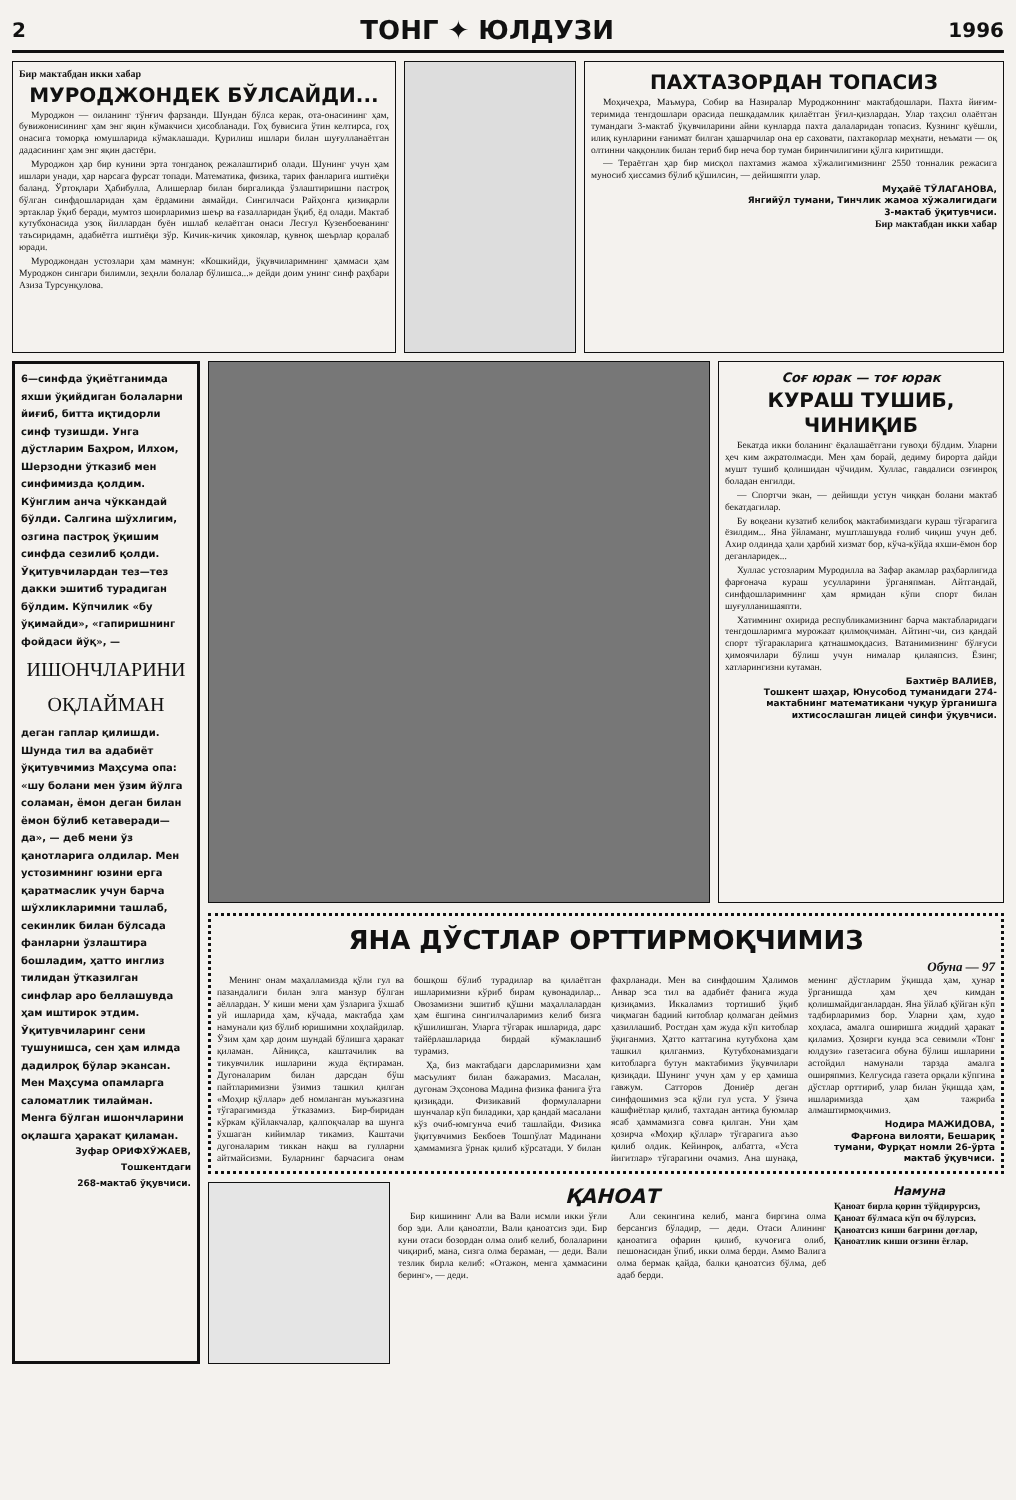2 ТОНГ ✦ ЮЛДУЗИ 1996
Бир мактабдан икки хабар
МУРОДЖОНДЕК БЎЛСАЙДИ...
Муроджон — оиланинг тўнғич фарзанди. Шундан бўлса керак, ота-онасининг ҳам, бувижонисининг ҳам энг яқин кўмакчиси ҳисобланади. Гоҳ бувисига ўтин келтирса, гоҳ онасига томорқа юмушларида кўмаклашади. Қурилиш ишлари билан шуғулланаётган дадасининг ҳам энг яқин дастёри.
Муроджон ҳар бир кунини эрта тонгданоқ режалаштириб олади. Шунинг учун ҳам ишлари унади, ҳар нарсага фурсат топади. Математика, физика, тарих фанларига иштиёқи баланд. Ўртоқлари Ҳабибулла, Алишерлар билан биргаликда ўзлаштиришни пастроқ бўлган синфдошларидан ҳам ёрдамини аямайди. Сингилчаси Райҳонга қизиқарли эртаклар ўқиб беради, мумтоз шоирларимиз шеър ва ғазалларидан ўқиб, ёд олади. Мактаб кутубхонасида узоқ йиллардан буён ишлаб келаётган онаси Лесгул Кузенбоеванинг таъсиридамн, адабиётга иштиёқи зўр. Кичик-кичик ҳикоялар, қувноқ шеърлар қоралаб юради.
Муроджондан устозлари ҳам мамнун: «Кошкийди, ўқувчиларимнинг ҳаммаси ҳам Муроджон сингари билимли, зеҳнли болалар бўлишса...» дейди доим унинг синф раҳбари Азиза Турсунқулова.
ПАХТАЗОРДАН ТОПАСИЗ
Моҳичеҳра, Маъмура, Собир ва Назиралар Муроджоннинг мактабдошлари. Пахта йиғим-теримида тенгдошлари орасида пешқадамлик қилаётган ўғил-қизлардан. Улар таҳсил олаётган тумандаги 3-мактаб ўқувчиларини айни кунларда пахта далаларидан топасиз. Кузнинг қуёшли, илиқ кунларини ғанимат билган ҳашарчилар она ер саховати, пахтакорлар меҳнати, неъмати — оқ олтинни чаққонлик билан териб бир неча бор туман биринчилигини қўлга киритишди.
— Тераётган ҳар бир мисқол пахтамиз жамоа хўжалигимизнинг 2550 тонналик режасига муносиб ҳиссамиз бўлиб қўшилсин, — дейишяпти улар.
Муҳайё ТЎЛАГАНОВА,
Янгийўл тумани, Тинчлик жамоа хўжалигидаги
3-мактаб ўқитувчиси.
Бир мактабдан икки хабар
6—синфда ўқиётганимда яхши ўқийдиган болаларни йиғиб, битта иқтидорли синф тузишди. Унга дўстларим Баҳром, Илхом, Шерзодни ўтказиб мен синфимизда қолдим. Кўнглим анча чўккандай бўлди. Салгина шўхлигим, озгина пастроқ ўқишим синфда сезилиб қолди. Ўқитувчилардан тез—тез дакки эшитиб турадиган бўлдим. Кўпчилик «бу ўқимайди», «гапиришнинг фойдаси йўқ», —
ИШОНЧЛАРИНИ ОҚЛАЙМАН
деган гаплар қилишди. Шунда тил ва адабиёт ўқитувчимиз Маҳсума опа: «шу болани мен ўзим йўлга соламан, ёмон деган билан ёмон бўлиб кетаверади—да», — деб мени ўз қанотларига олдилар. Мен устозимнинг юзини ерга қаратмаслик учун барча шўхликларимни ташлаб, секинлик билан бўлсада фанларни ўзлаштира бошладим, ҳатто инглиз тилидан ўтказилган синфлар аро беллашувда ҳам иштирок этдим.
Ўқитувчиларинг сени тушунишса, сен ҳам илмда дадилроқ бўлар экансан. Мен Маҳсума опамларга саломатлик тилайман. Менга бўлган ишончларини оқлашга ҳаракат қиламан.
Зуфар ОРИФХЎЖАЕВ,
Тошкентдаги
268-мактаб ўқувчиси.
Соғ юрак — тоғ юрак
КУРАШ ТУШИБ, ЧИНИҚИБ
Бекатда икки боланинг ёқалашаётгани гувоҳи бўлдим. Уларни ҳеч ким ажратолмасди. Мен ҳам борай, дедиму бирорта дайди мушт тушиб қолишидан чўчидим. Хуллас, гавдалиси озғинроқ боладан енгилди.
— Спортчи экан, — дейишди устун чиққан болани мактаб бекатдагилар.
Бу воқеани кузатиб келибоқ мактабимиздаги кураш тўгарагига ёзилдим... Яна ўйламанг, муштлашувда ғолиб чиқиш учун деб. Ахир олдинда ҳали ҳарбий хизмат бор, кўча-кўйда яхши-ёмон бор деганларидек...
Хуллас устозларим Муродилла ва Зафар акамлар раҳбарлигида фарғонача кураш усулларини ўрганяпман. Айтгандай, синфдошларимнинг ҳам ярмидан кўпи спорт билан шуғулланишаяпти.
Хатимнинг охирида республикамизнинг барча мактабларидаги тенгдошларимга мурожаат қилмоқчиман. Айтинг-чи, сиз қандай спорт тўгаракларига қатнашмоқдасиз. Ватанимизнинг бўлғуси ҳимоячилари бўлиш учун нималар қилаяпсиз. Ёзинг, хатларингизни кутаман.
Бахтиёр ВАЛИЕВ,
Тошкент шаҳар, Юнусобод туманидаги 274-мактабнинг математикани чуқур ўрганишга ихтисослашган лицей синфи ўқувчиси.
ЯНА ДЎСТЛАР ОРТТИРМОҚЧИМИЗ
Обуна — 97
Менинг онам маҳалламизда қўли гул ва пазандалиги билан элга манзур бўлган аёллардан. У киши мени ҳам ўзларига ўхшаб уй ишларида ҳам, кўчада, мактабда ҳам намунали қиз бўлиб юришимни хоҳлайдилар. Ўзим ҳам ҳар доим шундай бўлишга ҳаракат қиламан. Айниқса, каштачилик ва тикувчилик ишларини жуда ёқтираман. Дугоналарим билан дарсдан бўш пайтларимизни ўзимиз ташкил қилган «Моҳир қўллар» деб номланган муъжазгина тўгарагимизда ўтказамиз. Бир-биридан кўркам қўйлакчалар, қалпоқчалар ва шунга ўхшаган кийимлар тикамиз. Каштачи дугоналарим тиккан нақш ва гулларни айтмайсизми. Буларнинг барчасига онам бошқош бўлиб турадилар ва қилаётган ишларимизни кўриб бирам қувонадилар... Овозамизни эшитиб қўшни маҳаллалардан ҳам ёшгина сингилчаларимиз келиб бизга қўшилишган. Уларга тўгарак ишларида, дарс тайёрлашларида бирдай кўмаклашиб турамиз.
Ҳа, биз мактабдаги дарсларимизни ҳам масъулият билан бажарамиз. Масалан, дугонам Эҳсонова Мадина физика фанига ўта қизиқади. Физикавий формулаларни шунчалар кўп биладики, ҳар қандай масалани кўз очиб-юмгунча ечиб ташлайди. Физика ўқитувчимиз Бекбоев Тошпўлат Мадинани ҳаммамизга ўрнак қилиб кўрсатади. У билан фахрланади. Мен ва синфдошим Ҳалимов Анвар эса тил ва адабиёт фанига жуда қизиқамиз. Иккаламиз тортишиб ўқиб чиқмаган бадиий китоблар қолмаган деймиз ҳазиллашиб. Ростдан ҳам жуда кўп китоблар ўқиганмиз. Ҳатто каттагина кутубхона ҳам ташкил қилганмиз. Кутубхонамиздаги китобларга бутун мактабимиз ўқувчилари қизиқади. Шунинг учун ҳам у ер ҳамиша гавжум. Сатторов Дониёр деган синфдошимиз эса қўли гул уста. У ўзича кашфиётлар қилиб, тахтадан антиқа буюмлар ясаб ҳаммамизга совға қилган. Уни ҳам ҳозирча «Моҳир қўллар» тўгарагига аъзо қилиб олдик. Кейинроқ, албатта, «Уста йигитлар» тўгарагини очамиз. Ана шунақа, менинг дўстларим ўқишда ҳам, ҳунар ўрганишда ҳам ҳеч кимдан қолишмайдиганлардан. Яна ўйлаб қўйган кўп тадбирларимиз бор. Уларни ҳам, худо хоҳласа, амалга оширишга жиддий ҳаракат қиламиз. Ҳозирги кунда эса севимли «Тонг юлдузи» газетасига обуна бўлиш ишларини астойдил намунали тарзда амалга оширяпмиз. Келгусида газета орқали кўпгина дўстлар орттириб, улар билан ўқишда ҳам, ишларимизда ҳам тажриба алмаштирмоқчимиз.
Нодира МАЖИДОВА,
Фарғона вилояти, Бешариқ тумани, Фурқат номли 26-ўрта мактаб ўқувчиси.
ҚАНОАТ
Бир кишининг Али ва Вали исмли икки ўғли бор эди. Али қаноатли, Вали қаноатсиз эди. Бир куни отаси бозордан олма олиб келиб, болаларини чиқириб, мана, сизга олма бераман, — деди. Вали тезлик бирла келиб: «Отажон, менга ҳаммасини беринг», — деди.
Али секингина келиб, манга биргина олма берсангиз бўладир, — деди. Отаси Алининг қаноатига офарин қилиб, кучоғига олиб, пешонасидан ўпиб, икки олма берди. Аммо Валига олма бермак қайда, балки қаноатсиз бўлма, деб адаб берди.
Намуна
Қаноат бирла қорин тўйдирурсиз,
Қаноат бўлмаса кўп оч бўлурсиз.
Қаноатсиз киши бағрини доғлар,
Қаноатлик киши оғзини ёғлар.